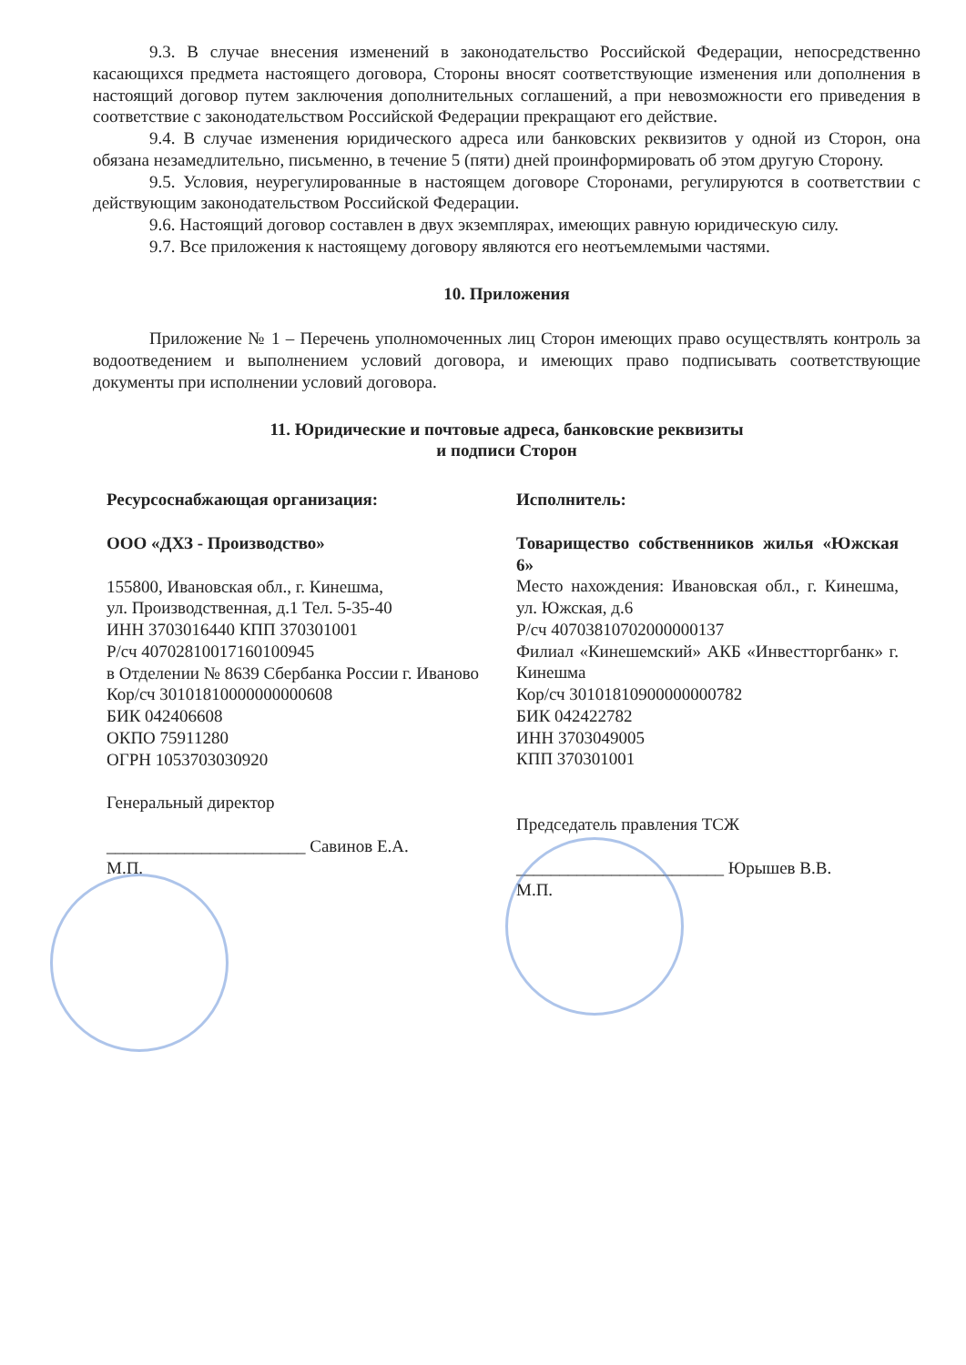9.3. В случае внесения изменений в законодательство Российской Федерации, непосредственно касающихся предмета настоящего договора, Стороны вносят соответствующие изменения или дополнения в настоящий договор путем заключения дополнительных соглашений, а при невозможности его приведения в соответствие с законодательством Российской Федерации прекращают его действие.
9.4. В случае изменения юридического адреса или банковских реквизитов у одной из Сторон, она обязана незамедлительно, письменно, в течение 5 (пяти) дней проинформировать об этом другую Сторону.
9.5. Условия, неурегулированные в настоящем договоре Сторонами, регулируются в соответствии с действующим законодательством Российской Федерации.
9.6. Настоящий договор составлен в двух экземплярах, имеющих равную юридическую силу.
9.7. Все приложения к настоящему договору являются его неотъемлемыми частями.
10. Приложения
Приложение № 1 – Перечень уполномоченных лиц Сторон имеющих право осуществлять контроль за водоотведением и выполнением условий договора, и имеющих право подписывать соответствующие документы при исполнении условий договора.
11. Юридические и почтовые адреса, банковские реквизиты
и подписи Сторон
Ресурсоснабжающая организация:
ООО «ДХЗ - Производство»
155800, Ивановская обл., г. Кинешма,
ул. Производственная, д.1 Тел. 5-35-40
ИНН 3703016440 КПП 370301001
Р/сч 40702810017160100945
в Отделении № 8639 Сбербанка России г. Иваново
Кор/сч 30101810000000000608
БИК 042406608
ОКПО 75911280
ОГРН 1053703030920
Генеральный директор
_______________________ Савинов Е.А.
М.П.
Исполнитель:
Товарищество собственников жилья «Южская 6»
Место нахождения: Ивановская обл., г. Кинешма, ул. Южская, д.6
Р/сч 40703810702000000137
Филиал «Кинешемский» АКБ «Инвестторгбанк» г. Кинешма
Кор/сч 30101810900000000782
БИК 042422782
ИНН 3703049005
КПП 370301001
Председатель правления ТСЖ
________________________ Юрышев В.В.
М.П.